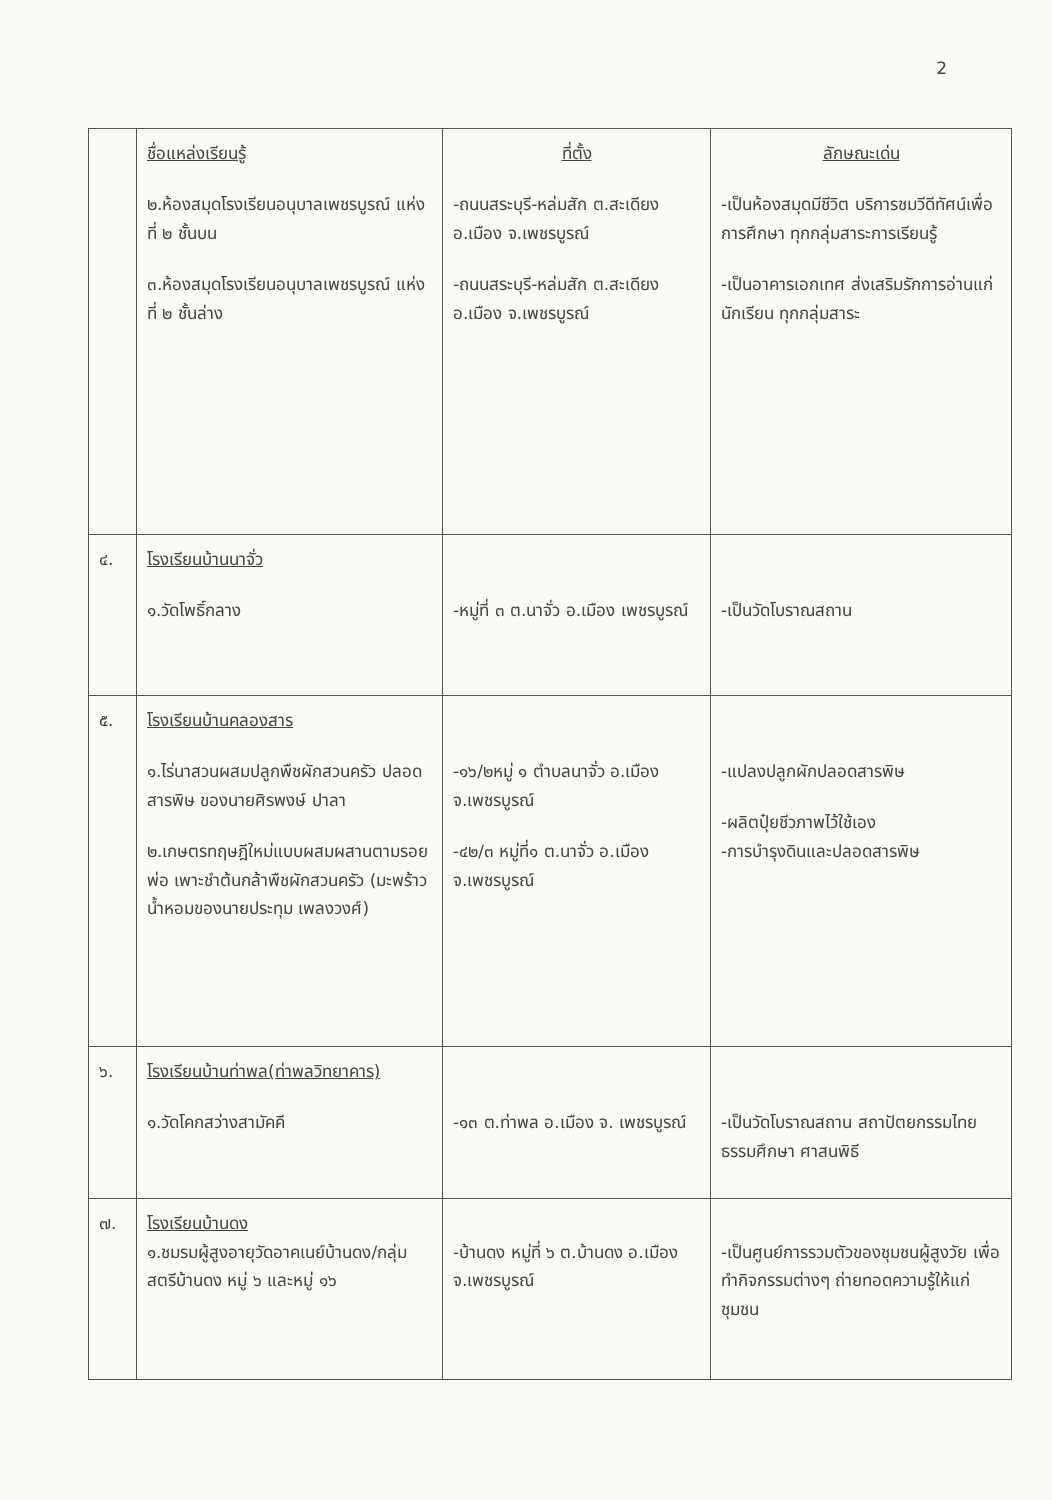2
| | ชื่อแหล่งเรียนรู้ ๒.ห้องสมุดโรงเรียนอนุบาลเพชรบูรณ์ แห่งที่ ๒ ชั้นบน ๓.ห้องสมุดโรงเรียนอนุบาลเพชรบูรณ์ แห่งที่ ๒ ชั้นล่าง | ที่ตั้ง -ถนนสระบุรี-หล่มสัก ต.สะเดียง อ.เมือง จ.เพชรบูรณ์ -ถนนสระบุรี-หล่มสัก ต.สะเดียง อ.เมือง จ.เพชรบูรณ์ | ลักษณะเด่น -เป็นห้องสมุดมีชีวิต บริการชมวีดีทัศน์เพื่อการศึกษา ทุกกลุ่มสาระการเรียนรู้ -เป็นอาคารเอกเทศ ส่งเสริมรักการอ่านแก่นักเรียน ทุกกลุ่มสาระ |
| ๔. | โรงเรียนบ้านนาจั่ว ๑.วัดโพธิ์กลาง | -หมู่ที่ ๓ ต.นาจั่ว อ.เมือง เพชรบูรณ์ | -เป็นวัดโบราณสถาน |
| ๕. | โรงเรียนบ้านคลองสาร ๑.ไร่นาสวนผสมปลูกพืชผักสวนครัว ปลอดสารพิษ ของนายศิรพงษ์ ปาลา ๒.เกษตรทฤษฎีใหม่แบบผสมผสานตามรอยพ่อ เพาะชำต้นกล้าพืชผักสวนครัว (มะพร้าวน้ำหอมของนายประทุม เพลงวงศ์) | -๑๖/๒หมู่ ๑ ตำบลนาจั่ว อ.เมือง จ.เพชรบูรณ์ -๔๒/๓ หมู่ที่๑ ต.นาจั่ว อ.เมือง จ.เพชรบูรณ์ | -แปลงปลูกผักปลอดสารพิษ -ผลิตปุ๋ยชีวภาพไว้ใช้เอง -การบำรุงดินและปลอดสารพิษ |
| ๖. | โรงเรียนบ้านท่าพล(ท่าพลวิทยาคาร) ๑.วัดโคกสว่างสามัคคี | -๑๓ ต.ท่าพล อ.เมือง จ. เพชรบูรณ์ | -เป็นวัดโบราณสถาน สถาปัตยกรรมไทย ธรรมศึกษา ศาสนพิธี |
| ๗. | โรงเรียนบ้านดง ๑.ชมรมผู้สูงอายุวัดอาคเนย์บ้านดง/กลุ่มสตรีบ้านดง หมู่ ๖ และหมู่ ๑๖ | -บ้านดง หมู่ที่ ๖ ต.บ้านดง อ.เมือง จ.เพชรบูรณ์ | -เป็นศูนย์การรวมตัวของชุมชนผู้สูงวัย เพื่อทำกิจกรรมต่างๆ ถ่ายทอดความรู้ให้แก่ชุมชน |